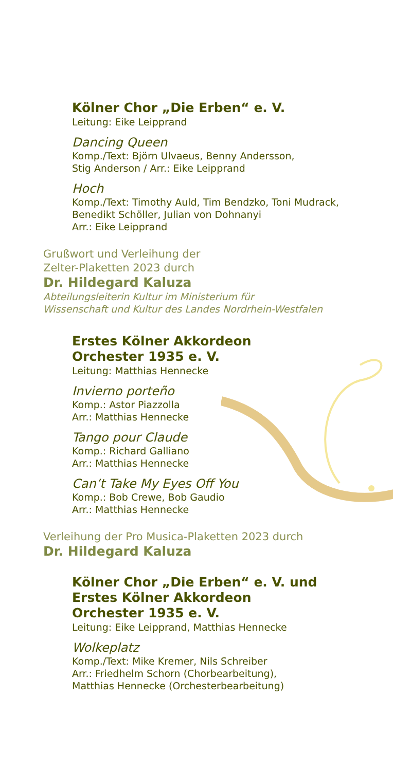Kölner Chor „Die Erben“ e. V.
Leitung: Eike Leipprand
Dancing Queen
Komp./Text: Björn Ulvaeus, Benny Andersson,
Stig Anderson / Arr.: Eike Leipprand
Hoch
Komp./Text: Timothy Auld, Tim Bendzko, Toni Mudrack,
Benedikt Schöller, Julian von Dohnanyi
Arr.: Eike Leipprand
Grußwort und Verleihung der
Zelter-Plaketten 2023 durch
Dr. Hildegard Kaluza
Abteilungsleiterin Kultur im Ministerium für
Wissenschaft und Kultur des Landes Nordrhein-Westfalen
Erstes Kölner Akkordeon
Orchester 1935 e. V.
Leitung: Matthias Hennecke
Invierno porteño
Komp.: Astor Piazzolla
Arr.: Matthias Hennecke
Tango pour Claude
Komp.: Richard Galliano
Arr.: Matthias Hennecke
Can’t Take My Eyes Off You
Komp.: Bob Crewe, Bob Gaudio
Arr.: Matthias Hennecke
Verleihung der Pro Musica-Plaketten 2023 durch
Dr. Hildegard Kaluza
Kölner Chor „Die Erben“ e. V. und
Erstes Kölner Akkordeon
Orchester 1935 e. V.
Leitung: Eike Leipprand, Matthias Hennecke
Wolkeplatz
Komp./Text: Mike Kremer, Nils Schreiber
Arr.: Friedhelm Schorn (Chorbearbeitung),
Matthias Hennecke (Orchesterbearbeitung)